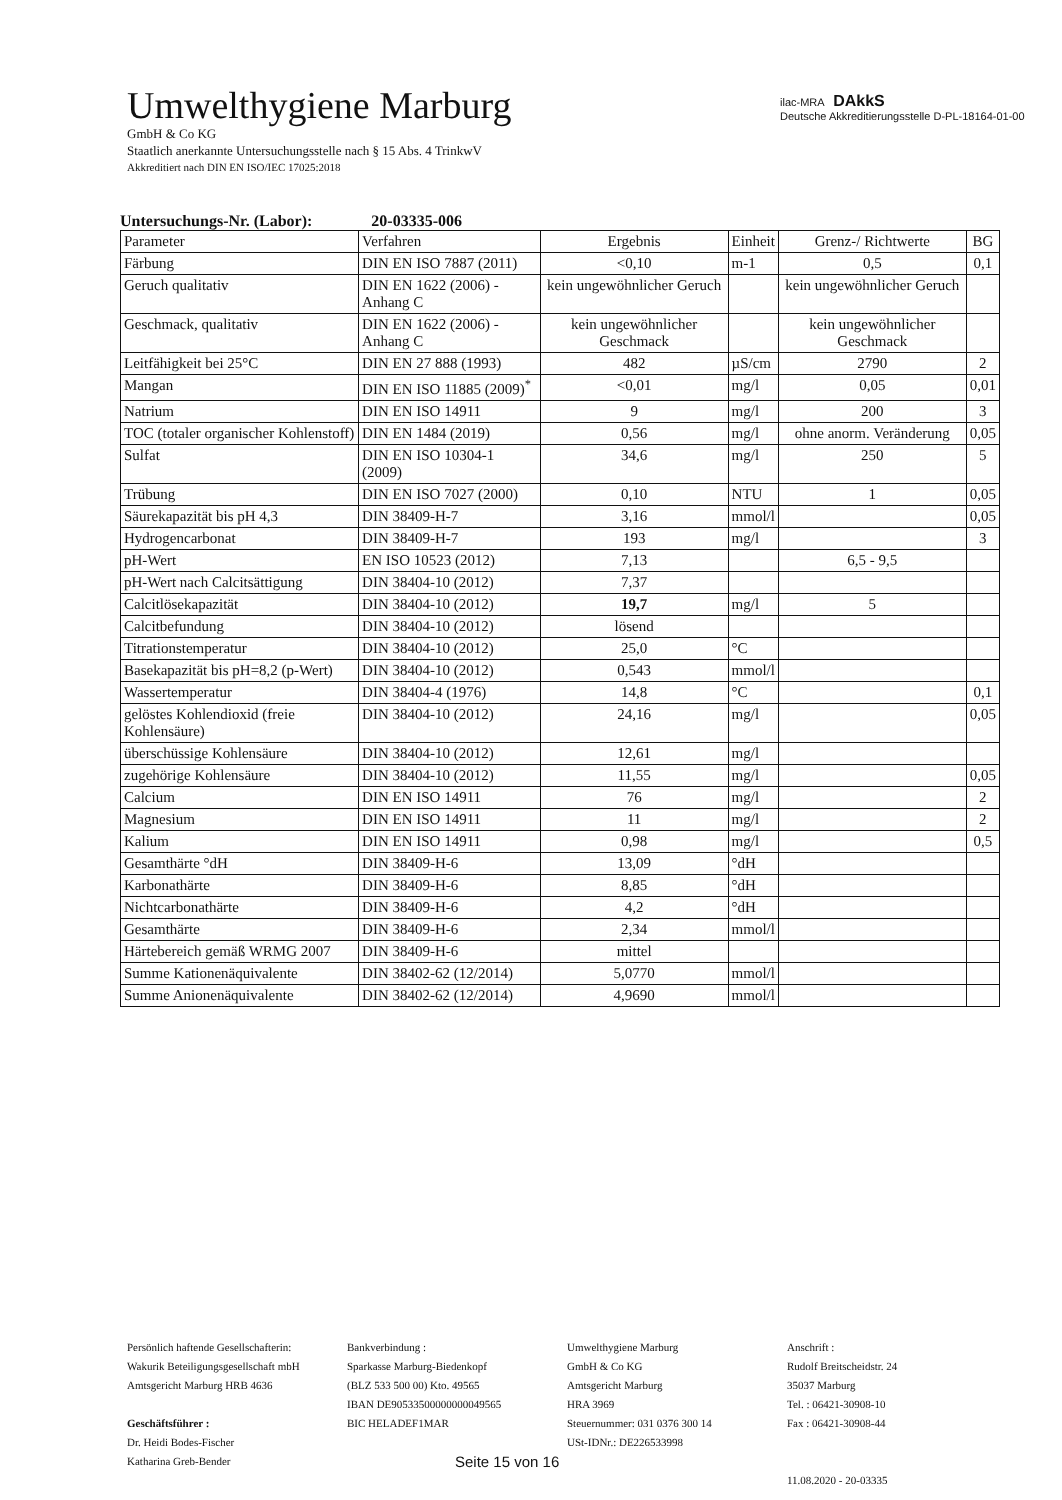Umwelthygiene Marburg
GmbH & Co KG
Staatlich anerkannte Untersuchungsstelle nach § 15 Abs. 4 TrinkwV
Akkreditiert nach DIN EN ISO/IEC 17025:2018
ilac-MRA DAkkS
Deutsche Akkreditierungsstelle D-PL-18164-01-00
Untersuchungs-Nr. (Labor): 20-03335-006
| Parameter | Verfahren | Ergebnis | Einheit | Grenz-/ Richtwerte | BG |
| --- | --- | --- | --- | --- | --- |
| Färbung | DIN EN ISO 7887 (2011) | <0,10 | m-1 | 0,5 | 0,1 |
| Geruch qualitativ | DIN EN 1622 (2006) - Anhang C | kein ungewöhnlicher Geruch | | kein ungewöhnlicher Geruch | |
| Geschmack, qualitativ | DIN EN 1622 (2006) - Anhang C | kein ungewöhnlicher Geschmack | | kein ungewöhnlicher Geschmack | |
| Leitfähigkeit bei 25°C | DIN EN 27 888 (1993) | 482 | µS/cm | 2790 | 2 |
| Mangan | DIN EN ISO 11885 (2009)<sup>*</sup> | <0,01 | mg/l | 0,05 | 0,01 |
| Natrium | DIN EN ISO 14911 | 9 | mg/l | 200 | 3 |
| TOC (totaler organischer Kohlenstoff) | DIN EN 1484 (2019) | 0,56 | mg/l | ohne anorm. Veränderung | 0,05 |
| Sulfat | DIN EN ISO 10304-1 (2009) | 34,6 | mg/l | 250 | 5 |
| Trübung | DIN EN ISO 7027 (2000) | 0,10 | NTU | 1 | 0,05 |
| Säurekapazität bis pH 4,3 | DIN 38409-H-7 | 3,16 | mmol/l | | 0,05 |
| Hydrogencarbonat | DIN 38409-H-7 | 193 | mg/l | | 3 |
| pH-Wert | EN ISO 10523 (2012) | 7,13 | | 6,5 - 9,5 | |
| pH-Wert nach Calcitsättigung | DIN 38404-10 (2012) | 7,37 | | | |
| Calcitlösekapazität | DIN 38404-10 (2012) | 19,7 | mg/l | 5 | |
| Calcitbefundung | DIN 38404-10 (2012) | lösend | | | |
| Titrationstemperatur | DIN 38404-10 (2012) | 25,0 | °C | | |
| Basekapazität bis pH=8,2 (p-Wert) | DIN 38404-10 (2012) | 0,543 | mmol/l | | |
| Wassertemperatur | DIN 38404-4 (1976) | 14,8 | °C | | 0,1 |
| gelöstes Kohlendioxid (freie Kohlensäure) | DIN 38404-10 (2012) | 24,16 | mg/l | | 0,05 |
| überschüssige Kohlensäure | DIN 38404-10 (2012) | 12,61 | mg/l | | |
| zugehörige Kohlensäure | DIN 38404-10 (2012) | 11,55 | mg/l | | 0,05 |
| Calcium | DIN EN ISO 14911 | 76 | mg/l | | 2 |
| Magnesium | DIN EN ISO 14911 | 11 | mg/l | | 2 |
| Kalium | DIN EN ISO 14911 | 0,98 | mg/l | | 0,5 |
| Gesamthärte °dH | DIN 38409-H-6 | 13,09 | °dH | | |
| Karbonathärte | DIN 38409-H-6 | 8,85 | °dH | | |
| Nichtcarbonathärte | DIN 38409-H-6 | 4,2 | °dH | | |
| Gesamthärte | DIN 38409-H-6 | 2,34 | mmol/l | | |
| Härtebereich gemäß WRMG 2007 | DIN 38409-H-6 | mittel | | | |
| Summe Kationenäquivalente | DIN 38402-62 (12/2014) | 5,0770 | mmol/l | | |
| Summe Anionenäquivalente | DIN 38402-62 (12/2014) | 4,9690 | mmol/l | | |
Persönlich haftende Gesellschafterin:
Wakurik Beteiligungsgesellschaft mbH
Amtsgericht Marburg HRB 4636
Geschäftsführer :
Dr. Heidi Bodes-Fischer
Katharina Greb-Bender
Bankverbindung :
Sparkasse Marburg-Biedenkopf
(BLZ 533 500 00) Kto. 49565
IBAN DE90533500000000049565
BIC HELADEF1MAR
Umwelthygiene Marburg
GmbH & Co KG
Amtsgericht Marburg
HRA 3969
Steuernummer: 031 0376 300 14
USt-IDNr.: DE226533998
Anschrift :
Rudolf Breitscheidstr. 24
35037 Marburg
Tel. : 06421-30908-10
Fax : 06421-30908-44
11.08.2020 - 20-03335
Seite 15 von 16